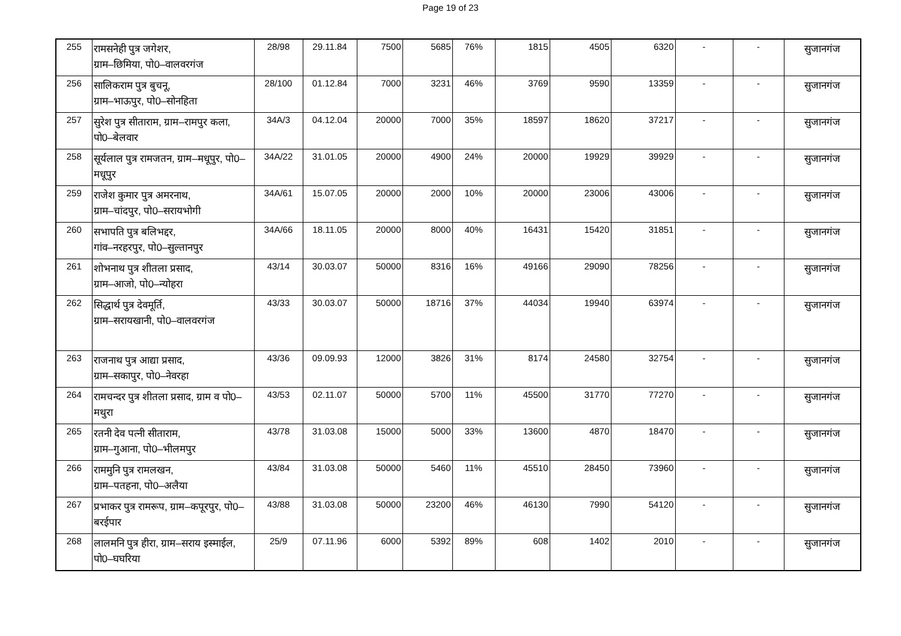Page 19 of 23
| 255 | रामसनेही पुत्र जगेशर, ग्राम–छिमिया, पो0–वालवरगंज | 28/98 | 29.11.84 | 7500 | 5685 | 76% | 1815 | 4505 | 6320 | - | - | सुजानगंज |
| 256 | सालिकराम पुत्र बुचनू, ग्राम–भाऊपुर, पो0–सोनहिता | 28/100 | 01.12.84 | 7000 | 3231 | 46% | 3769 | 9590 | 13359 | - | - | सुजानगंज |
| 257 | सुरेश पुत्र सीताराम, ग्राम–रामपुर कला, पो0–बेलवार | 34A/3 | 04.12.04 | 20000 | 7000 | 35% | 18597 | 18620 | 37217 | - | - | सुजानगंज |
| 258 | सूर्यलाल पुत्र रामजतन, ग्राम–मधूपुर, पो0–मधूपुर | 34A/22 | 31.01.05 | 20000 | 4900 | 24% | 20000 | 19929 | 39929 | - | - | सुजानगंज |
| 259 | राजेश कुमार पुत्र अमरनाथ, ग्राम–चांदपुर, पो0–सरायभोगी | 34A/61 | 15.07.05 | 20000 | 2000 | 10% | 20000 | 23006 | 43006 | - | - | सुजानगंज |
| 260 | सभापति पुत्र बलिभद्दर, गांव–नरहरपुर, पो0–सुल्तानपुर | 34A/66 | 18.11.05 | 20000 | 8000 | 40% | 16431 | 15420 | 31851 | - | - | सुजानगंज |
| 261 | शोभनाथ पुत्र शीतला प्रसाद, ग्राम–आजो, पो0–न्योहरा | 43/14 | 30.03.07 | 50000 | 8316 | 16% | 49166 | 29090 | 78256 | - | - | सुजानगंज |
| 262 | सिद्धार्थ पुत्र देवमूर्ति, ग्राम–सरायखानी, पो0–वालवरगंज | 43/33 | 30.03.07 | 50000 | 18716 | 37% | 44034 | 19940 | 63974 | - | - | सुजानगंज |
| 263 | राजनाथ पुत्र आद्या प्रसाद, ग्राम–सकापुर, पो0–नेवरहा | 43/36 | 09.09.93 | 12000 | 3826 | 31% | 8174 | 24580 | 32754 | - | - | सुजानगंज |
| 264 | रामचन्दर पुत्र शीतला प्रसाद, ग्राम व पो0–मथुरा | 43/53 | 02.11.07 | 50000 | 5700 | 11% | 45500 | 31770 | 77270 | - | - | सुजानगंज |
| 265 | रतनी देव पत्नी सीताराम, ग्राम–गुआना, पो0–भीलमपुर | 43/78 | 31.03.08 | 15000 | 5000 | 33% | 13600 | 4870 | 18470 | - | - | सुजानगंज |
| 266 | राममुनि पुत्र रामलखन, ग्राम–पतहना, पो0–अलैया | 43/84 | 31.03.08 | 50000 | 5460 | 11% | 45510 | 28450 | 73960 | - | - | सुजानगंज |
| 267 | प्रभाकर पुत्र रामरूप, ग्राम–कपूरपुर, पो0–बरईपार | 43/88 | 31.03.08 | 50000 | 23200 | 46% | 46130 | 7990 | 54120 | - | - | सुजानगंज |
| 268 | लालमनि पुत्र हीरा, ग्राम–सराय इस्माईल, पो0–घघरिया | 25/9 | 07.11.96 | 6000 | 5392 | 89% | 608 | 1402 | 2010 | - | - | सुजानगंज |